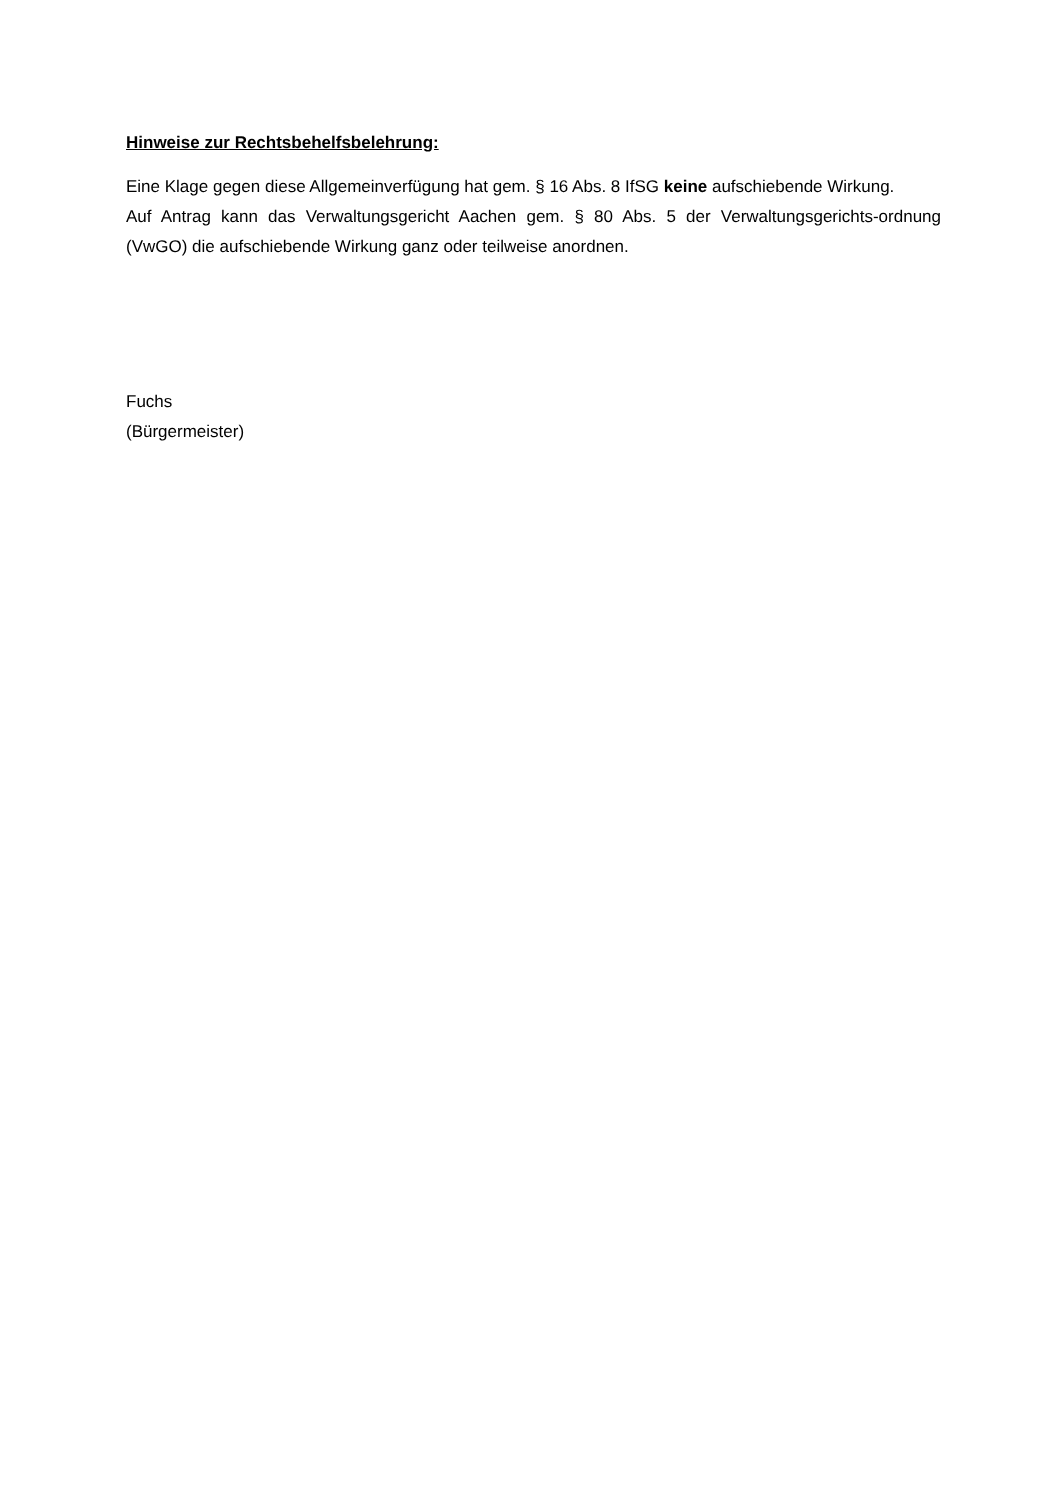Hinweise zur Rechtsbehelfsbelehrung:
Eine Klage gegen diese Allgemeinverfügung hat gem. § 16 Abs. 8 IfSG keine aufschiebende Wirkung.
Auf Antrag kann das Verwaltungsgericht Aachen gem. § 80 Abs. 5 der Verwaltungsgerichts-ordnung (VwGO) die aufschiebende Wirkung ganz oder teilweise anordnen.
Fuchs
(Bürgermeister)